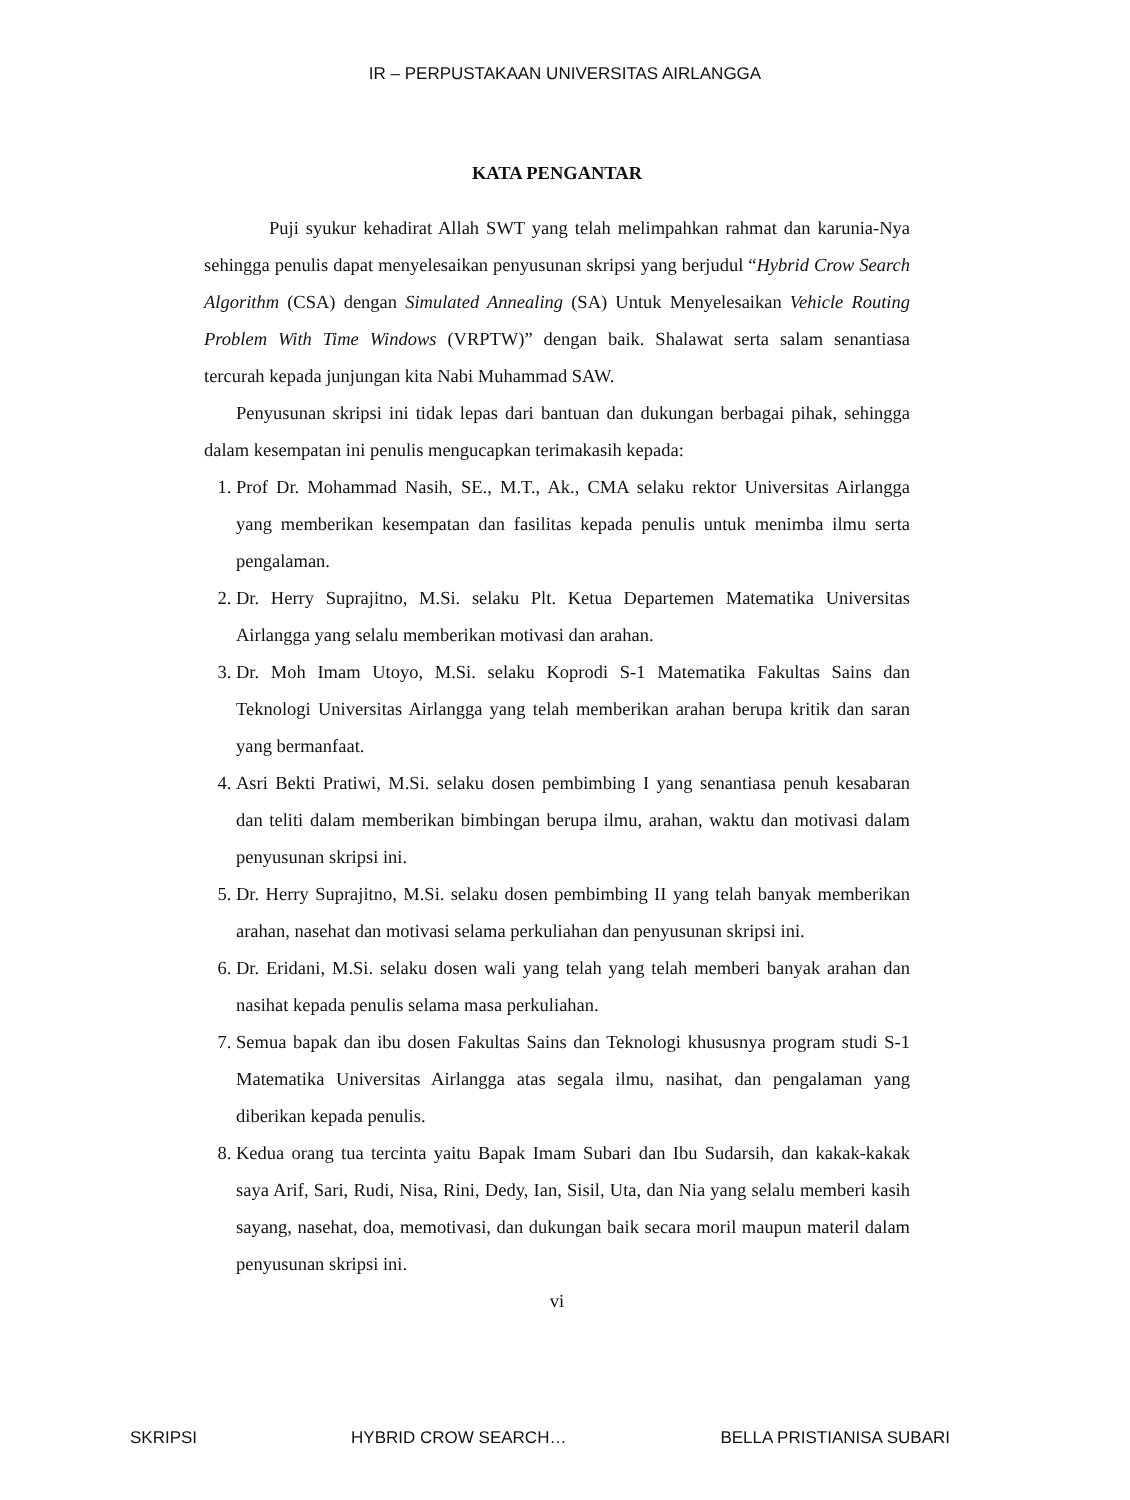IR – PERPUSTAKAAN UNIVERSITAS AIRLANGGA
KATA PENGANTAR
Puji syukur kehadirat Allah SWT yang telah melimpahkan rahmat dan karunia-Nya sehingga penulis dapat menyelesaikan penyusunan skripsi yang berjudul “Hybrid Crow Search Algorithm (CSA) dengan Simulated Annealing (SA) Untuk Menyelesaikan Vehicle Routing Problem With Time Windows (VRPTW)” dengan baik. Shalawat serta salam senantiasa tercurah kepada junjungan kita Nabi Muhammad SAW.
Penyusunan skripsi ini tidak lepas dari bantuan dan dukungan berbagai pihak, sehingga dalam kesempatan ini penulis mengucapkan terimakasih kepada:
1. Prof Dr. Mohammad Nasih, SE., M.T., Ak., CMA selaku rektor Universitas Airlangga yang memberikan kesempatan dan fasilitas kepada penulis untuk menimba ilmu serta pengalaman.
2. Dr. Herry Suprajitno, M.Si. selaku Plt. Ketua Departemen Matematika Universitas Airlangga yang selalu memberikan motivasi dan arahan.
3. Dr. Moh Imam Utoyo, M.Si. selaku Koprodi S-1 Matematika Fakultas Sains dan Teknologi Universitas Airlangga yang telah memberikan arahan berupa kritik dan saran yang bermanfaat.
4. Asri Bekti Pratiwi, M.Si. selaku dosen pembimbing I yang senantiasa penuh kesabaran dan teliti dalam memberikan bimbingan berupa ilmu, arahan, waktu dan motivasi dalam penyusunan skripsi ini.
5. Dr. Herry Suprajitno, M.Si. selaku dosen pembimbing II yang telah banyak memberikan arahan, nasehat dan motivasi selama perkuliahan dan penyusunan skripsi ini.
6. Dr. Eridani, M.Si. selaku dosen wali yang telah yang telah memberi banyak arahan dan nasihat kepada penulis selama masa perkuliahan.
7. Semua bapak dan ibu dosen Fakultas Sains dan Teknologi khususnya program studi S-1 Matematika Universitas Airlangga atas segala ilmu, nasihat, dan pengalaman yang diberikan kepada penulis.
8. Kedua orang tua tercinta yaitu Bapak Imam Subari dan Ibu Sudarsih, dan kakak-kakak saya Arif, Sari, Rudi, Nisa, Rini, Dedy, Ian, Sisil, Uta, dan Nia yang selalu memberi kasih sayang, nasehat, doa, memotivasi, dan dukungan baik secara moril maupun materil dalam penyusunan skripsi ini.
vi
SKRIPSI HYBRID CROW SEARCH… BELLA PRISTIANISA SUBARI